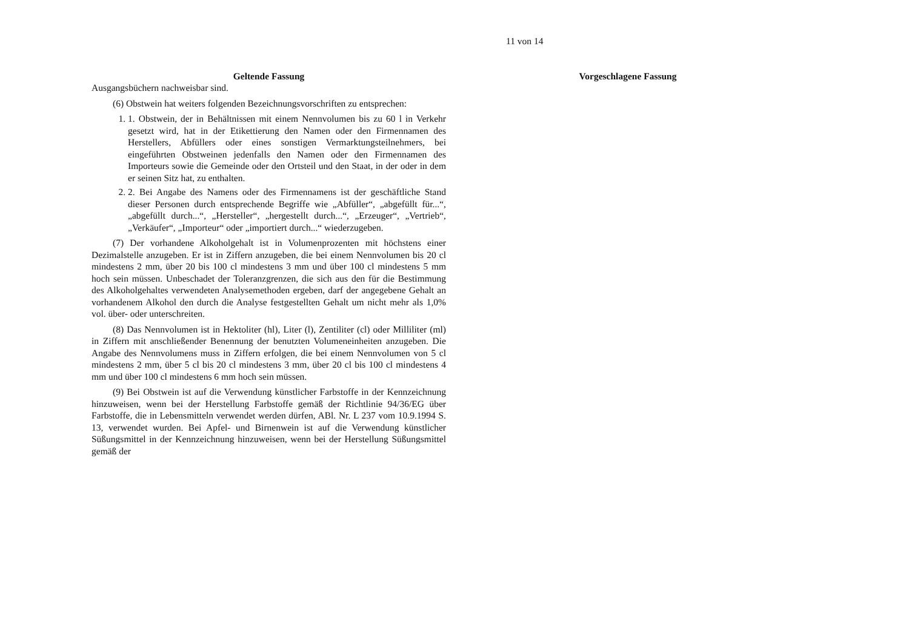11 von 14
Geltende Fassung
Ausgangsbüchern nachweisbar sind.
(6) Obstwein hat weiters folgenden Bezeichnungsvorschriften zu entsprechen:
1. 1. Obstwein, der in Behältnissen mit einem Nennvolumen bis zu 60 l in Verkehr gesetzt wird, hat in der Etikettierung den Namen oder den Firmennamen des Herstellers, Abfüllers oder eines sonstigen Vermarktungsteilnehmers, bei eingeführten Obstweinen jedenfalls den Namen oder den Firmennamen des Importeurs sowie die Gemeinde oder den Ortsteil und den Staat, in der oder in dem er seinen Sitz hat, zu enthalten.
2. 2. Bei Angabe des Namens oder des Firmennamens ist der geschäftliche Stand dieser Personen durch entsprechende Begriffe wie „Abfüller“, „abgefüllt für...“, „abgefüllt durch...“, „Hersteller“, „hergestellt durch...“, „Erzeuger“, „Vertrieb“, „Verkäufer“, „Importeur“ oder „importiert durch...“ wiederzugeben.
(7) Der vorhandene Alkoholgehalt ist in Volumenprozenten mit höchstens einer Dezimalstelle anzugeben. Er ist in Ziffern anzugeben, die bei einem Nennvolumen bis 20 cl mindestens 2 mm, über 20 bis 100 cl mindestens 3 mm und über 100 cl mindestens 5 mm hoch sein müssen. Unbeschadet der Toleranzgrenzen, die sich aus den für die Bestimmung des Alkoholgehaltes verwendeten Analysemethoden ergeben, darf der angegebene Gehalt an vorhandenem Alkohol den durch die Analyse festgestellten Gehalt um nicht mehr als 1,0% vol. über- oder unterschreiten.
(8) Das Nennvolumen ist in Hektoliter (hl), Liter (l), Zentiliter (cl) oder Milliliter (ml) in Ziffern mit anschließender Benennung der benutzten Volumeneinheiten anzugeben. Die Angabe des Nennvolumens muss in Ziffern erfolgen, die bei einem Nennvolumen von 5 cl mindestens 2 mm, über 5 cl bis 20 cl mindestens 3 mm, über 20 cl bis 100 cl mindestens 4 mm und über 100 cl mindestens 6 mm hoch sein müssen.
(9) Bei Obstwein ist auf die Verwendung künstlicher Farbstoffe in der Kennzeichnung hinzuweisen, wenn bei der Herstellung Farbstoffe gemäß der Richtlinie 94/36/EG über Farbstoffe, die in Lebensmitteln verwendet werden dürfen, ABl. Nr. L 237 vom 10.9.1994 S. 13, verwendet wurden. Bei Apfel- und Birnenwein ist auf die Verwendung künstlicher Süßungsmittel in der Kennzeichnung hinzuweisen, wenn bei der Herstellung Süßungsmittel gemäß der
Vorgeschlagene Fassung